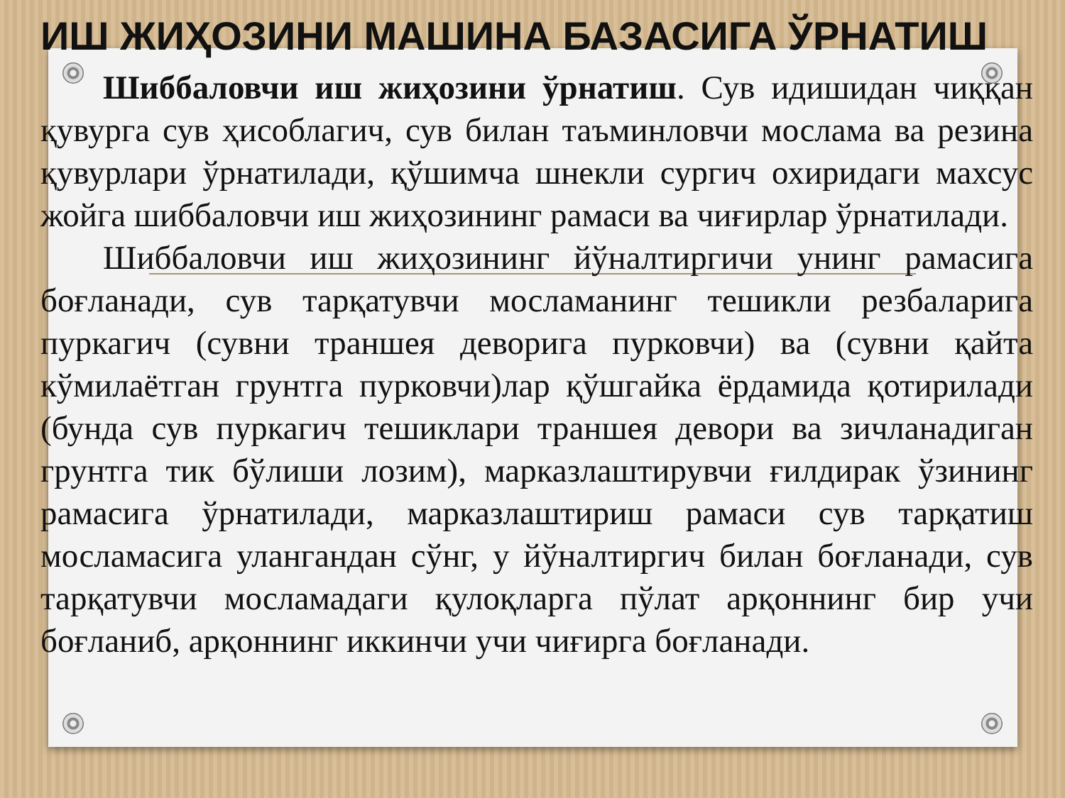ИШ ЖИҲОЗИНИ МАШИНА БАЗАСИГА ЎРНАТИШ
Шиббаловчи иш жиҳозини ўрнатиш. Сув идишидан чиққан қувурга сув ҳисоблагич, сув билан таъминловчи мослама ва резина қувурлари ўрнатилади, қўшимча шнекли сургич охиридаги махсус жойга шиббаловчи иш жиҳозининг рамаси ва чиғирлар ўрнатилади.
Шиббаловчи иш жиҳозининг йўналтиргичи унинг рамасига боғланади, сув тарқатувчи мосламанинг тешикли резбаларига пуркагич (сувни траншея деворига пурковчи) ва (сувни қайта кўмилаётган грунтга пурковчи)лар қўшгайка ёрдамида қотирилади (бунда сув пуркагич тешиклари траншея девори ва зичланадиган грунтга тик бўлиши лозим), марказлаштирувчи ғилдирак ўзининг рамасига ўрнатилади, марказлаштириш рамаси сув тарқатиш мосламасига улангандан сўнг, у йўналтиргич билан боғланади, сув тарқатувчи мосламадаги қулоқларга пўлат арқоннинг бир учи боғланиб, арқоннинг иккинчи учи чиғирга боғланади.